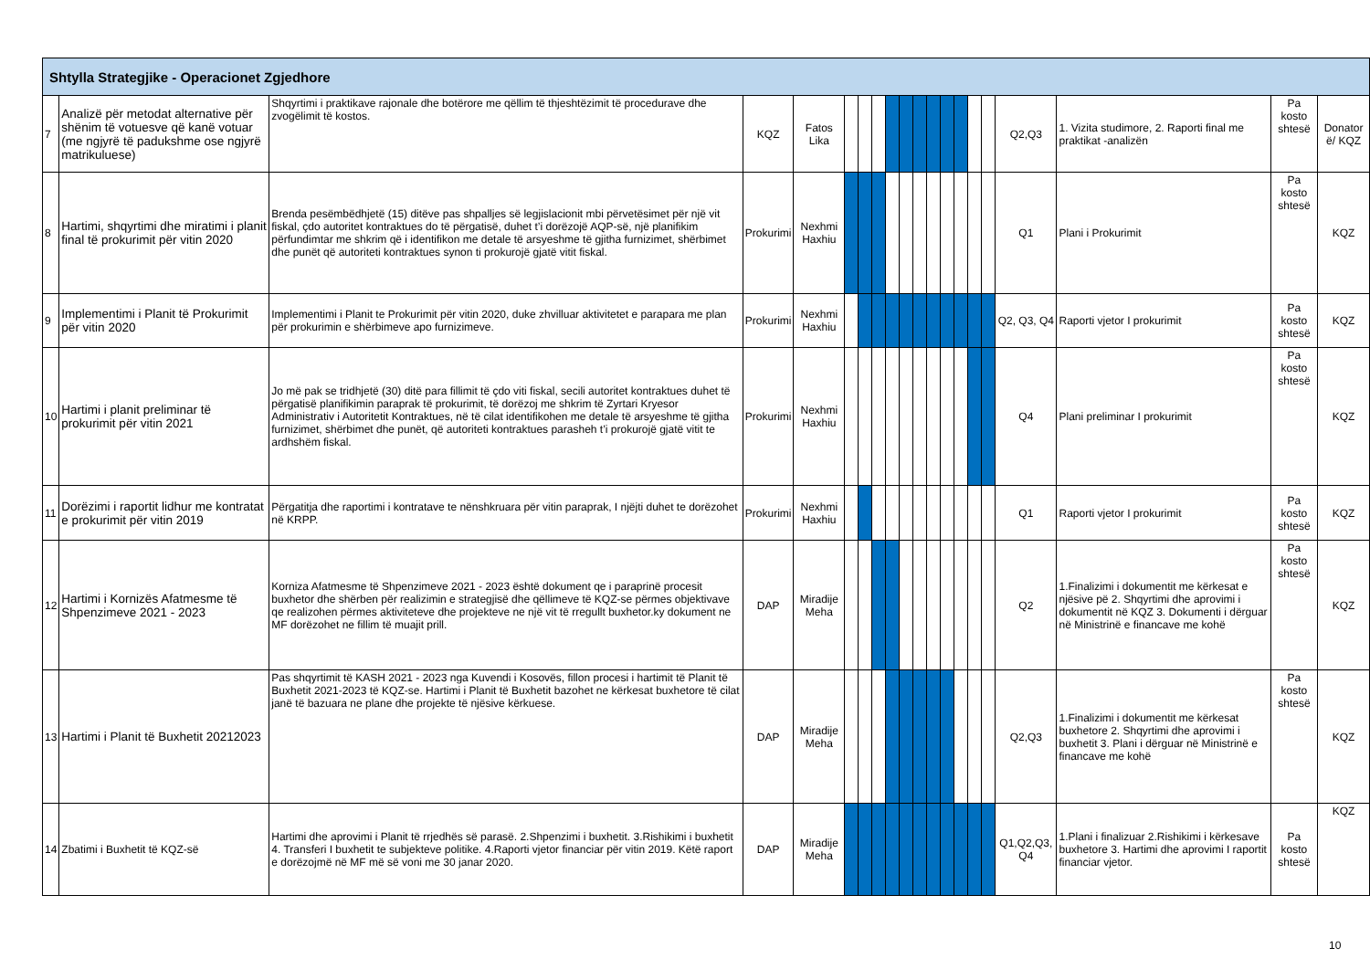| Shtylla Strategjike - Operacionet Zgjedhore | | | | | | | | | | | | | | | | | | | |
| --- | --- | --- | --- | --- | --- | --- | --- | --- | --- | --- | --- | --- | --- | --- | --- | --- | --- | --- | --- |
| 7 | Analizë për metodat alternative për shënim të votuesve që kanë votuar (me ngjyrë të padukshme ose ngjyrë matrikuluese) | Shqyrtimi i praktikave rajonale dhe botërore me qëllim të thjeshtëzimit të procedurave dhe zvogëlimit të kostos. | KQZ | Fatos Lika | | | | | | | | | | | | Q2,Q3 | 1. Vizita studimore, 2. Raporti final me praktikat -analizën | Pa kosto shtesë | Donator ë/ KQZ |
| 8 | Hartimi, shqyrtimi dhe miratimi i planit final të prokurimit për vitin 2020 | Brenda pesëmbëdhjetë (15) ditëve pas shpalljes së legjislacionit mbi përvetësimet për një vit fiskal, çdo autoritet kontraktues do të përgatisë, duhet t’i dorëzojë AQP-së, një planifikim përfundimtar me shkrim që i identifikon me detale të arsyeshme të gjitha furnizimet, shërbimet dhe punët që autoriteti kontraktues synon ti prokurojë gjatë vitit fiskal. | Prokurimi | Nexhmi Haxhiu | | | | | | | | | | | | Q1 | Plani i Prokurimit | Pa kosto shtesë | KQZ |
| 9 | Implementimi i Planit të Prokurimit për vitin 2020 | Implementimi i Planit te Prokurimit për vitin 2020, duke zhvilluar aktivitetet e parapara me plan për prokurimin e shërbimeve apo furnizimeve. | Prokurimi | Nexhmi Haxhiu | | | | | | | | | | | | Q2, Q3, Q4 | Raporti vjetor I prokurimit | Pa kosto shtesë | KQZ |
| 10 | Hartimi i planit preliminar të prokurimit për vitin 2021 | Jo më pak se tridhjetë (30) ditë para fillimit të çdo viti fiskal, secili autoritet kontraktues duhet të përgatisë planifikimin paraprak të prokurimit, të dorëzoj me shkrim të Zyrtari Kryesor Administrativ i Autoritetit Kontraktues, në të cilat identifikohen me detale të arsyeshme të gjitha furnizimet, shërbimet dhe punët, që autoriteti kontraktues parasheh t’i prokurojë gjatë vitit te ardhshëm fiskal. | Prokurimi | Nexhmi Haxhiu | | | | | | | | | | | | Q4 | Plani preliminar I prokurimit | Pa kosto shtesë | KQZ |
| 11 | Dorëzimi i raportit lidhur me kontratat e prokurimit për vitin 2019 | Përgatitja dhe raportimi i kontratave te nënshkruara për vitin paraprak, I njëjti duhet te dorëzohet në KRPP. | Prokurimi | Nexhmi Haxhiu | | | | | | | | | | | | Q1 | Raporti vjetor I prokurimit | Pa kosto shtesë | KQZ |
| 12 | Hartimi i Kornizës Afatmesme të Shpenzimeve 2021 - 2023 | Korniza Afatmesme të Shpenzimeve 2021 - 2023 është dokument qe i paraprinë procesit buxhetor dhe shërben për realizimin e strategjisë dhe qëllimeve të KQZ-se përmes objektivave qe realizohen përmes aktiviteteve dhe projekteve ne një vit të rregullt buxhetor.ky dokument ne MF dorëzohet ne fillim të muajit prill. | DAP | Miradije Meha | | | | | | | | | | | | Q2 | 1.Finalizimi i dokumentit me kërkesat e njësive pë 2. Shqyrtimi dhe aprovimi i dokumentit në KQZ 3. Dokumenti i dërguar në Ministrinë e financave me kohë | Pa kosto shtesë | KQZ |
| 13 | Hartimi i Planit të Buxhetit 20212023 | Pas shqyrtimit të KASH 2021 - 2023 nga Kuvendi i Kosovës, fillon procesi i hartimit të Planit të Buxhetit 2021-2023 të KQZ-se. Hartimi i Planit të Buxhetit bazohet ne kërkesat buxhetore të cilat janë të bazuara ne plane dhe projekte të njësive kërkuese. | DAP | Miradije Meha | | | | | | | | | | | | Q2,Q3 | 1.Finalizimi i dokumentit me kërkesat buxhetore 2. Shqyrtimi dhe aprovimi i buxhetit 3. Plani i dërguar në Ministrinë e financave me kohë | Pa kosto shtesë | KQZ |
| 14 | Zbatimi i Buxhetit të KQZ-së | Hartimi dhe aprovimi i Planit të rrjedhës së parasë. 2.Shpenzimi i buxhetit. 3.Rishikimi i buxhetit 4. Transferi I buxhetit te subjekteve politike. 4.Raporti vjetor financiar për vitin 2019. Këtë raport e dorëzojmë në MF më së voni me 30 janar 2020. | DAP | Miradije Meha | | | | | | | | | | | | Q1,Q2,Q3, Q4 | 1.Plani i finalizuar 2.Rishikimi i kërkesave buxhetore 3. Hartimi dhe aprovimi I raportit financiar vjetor. | Pa kosto shtesë | KQZ |
10